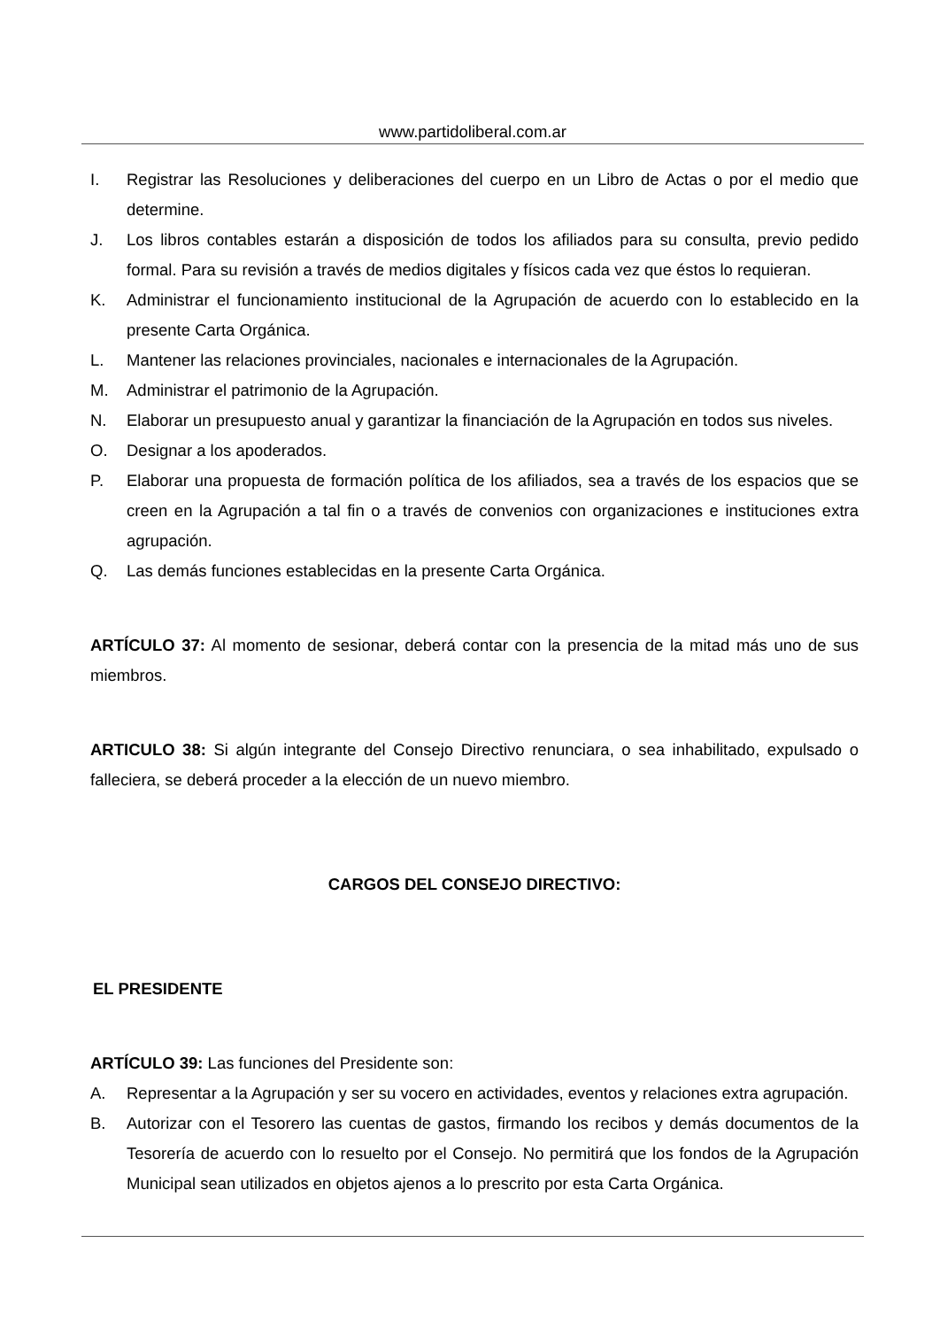www.partidoliberal.com.ar
I. Registrar las Resoluciones y deliberaciones del cuerpo en un Libro de Actas o por el medio que determine.
J. Los libros contables estarán a disposición de todos los afiliados para su consulta, previo pedido formal. Para su revisión a través de medios digitales y físicos cada vez que éstos lo requieran.
K. Administrar el funcionamiento institucional de la Agrupación de acuerdo con lo establecido en la presente Carta Orgánica.
L. Mantener las relaciones provinciales, nacionales e internacionales de la Agrupación.
M. Administrar el patrimonio de la Agrupación.
N. Elaborar un presupuesto anual y garantizar la financiación de la Agrupación en todos sus niveles.
O. Designar a los apoderados.
P. Elaborar una propuesta de formación política de los afiliados, sea a través de los espacios que se creen en la Agrupación a tal fin o a través de convenios con organizaciones e instituciones extra agrupación.
Q. Las demás funciones establecidas en la presente Carta Orgánica.
ARTÍCULO 37: Al momento de sesionar, deberá contar con la presencia de la mitad más uno de sus miembros.
ARTICULO 38: Si algún integrante del Consejo Directivo renunciara, o sea inhabilitado, expulsado o falleciera, se deberá proceder a la elección de un nuevo miembro.
CARGOS DEL CONSEJO DIRECTIVO:
EL PRESIDENTE
ARTÍCULO 39: Las funciones del Presidente son:
A. Representar a la Agrupación y ser su vocero en actividades, eventos y relaciones extra agrupación.
B. Autorizar con el Tesorero las cuentas de gastos, firmando los recibos y demás documentos de la Tesorería de acuerdo con lo resuelto por el Consejo. No permitirá que los fondos de la Agrupación Municipal sean utilizados en objetos ajenos a lo prescrito por esta Carta Orgánica.